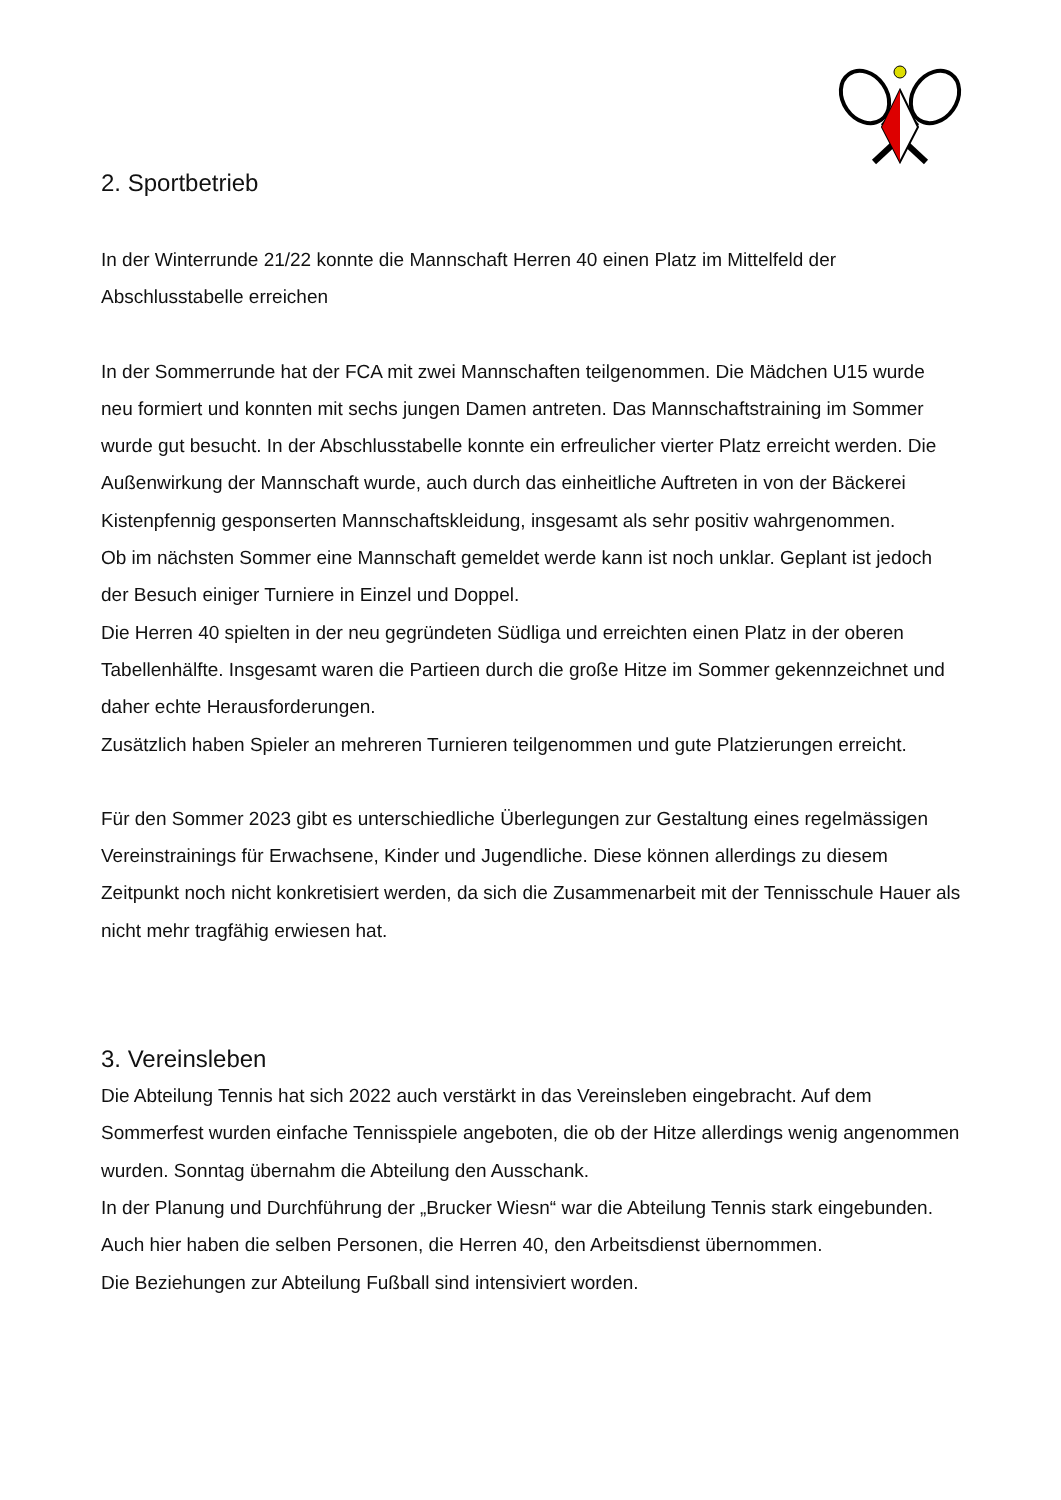2. Sportbetrieb
In der Winterrunde 21/22 konnte die Mannschaft Herren 40 einen Platz im Mittelfeld der Abschlusstabelle erreichen
In der Sommerrunde hat der FCA mit zwei Mannschaften teilgenommen. Die Mädchen U15 wurde neu formiert und konnten mit sechs jungen Damen antreten. Das Mannschaftstraining im Sommer wurde gut besucht. In der Abschlusstabelle konnte ein erfreulicher vierter Platz erreicht werden. Die Außenwirkung der Mannschaft wurde, auch durch das einheitliche Auftreten in von der Bäckerei Kistenpfennig gesponserten Mannschaftskleidung, insgesamt als sehr positiv wahrgenommen.
Ob im nächsten Sommer eine Mannschaft gemeldet werde kann ist noch unklar. Geplant ist jedoch der Besuch einiger Turniere in Einzel und Doppel.
Die Herren 40 spielten in der neu gegründeten Südliga und erreichten einen Platz in der oberen Tabellenhälfte. Insgesamt waren die Partieen durch die große Hitze im Sommer gekennzeichnet und daher echte Herausforderungen.
Zusätzlich haben Spieler an mehreren Turnieren teilgenommen und gute Platzierungen erreicht.
Für den Sommer 2023 gibt es unterschiedliche Überlegungen zur Gestaltung eines regelmässigen Vereinstrainings für Erwachsene, Kinder und Jugendliche. Diese können allerdings zu diesem Zeitpunkt noch nicht konkretisiert werden, da sich die Zusammenarbeit mit der Tennisschule Hauer als nicht mehr tragfähig erwiesen hat.
3. Vereinsleben
Die Abteilung Tennis hat sich 2022 auch verstärkt in das Vereinsleben eingebracht. Auf dem Sommerfest wurden einfache Tennisspiele angeboten, die ob der Hitze allerdings wenig angenommen wurden. Sonntag übernahm die Abteilung den Ausschank.
In der Planung und Durchführung der „Brucker Wiesn“ war die Abteilung Tennis stark eingebunden. Auch hier haben die selben Personen, die Herren 40, den Arbeitsdienst übernommen.
Die Beziehungen zur Abteilung Fußball sind intensiviert worden.